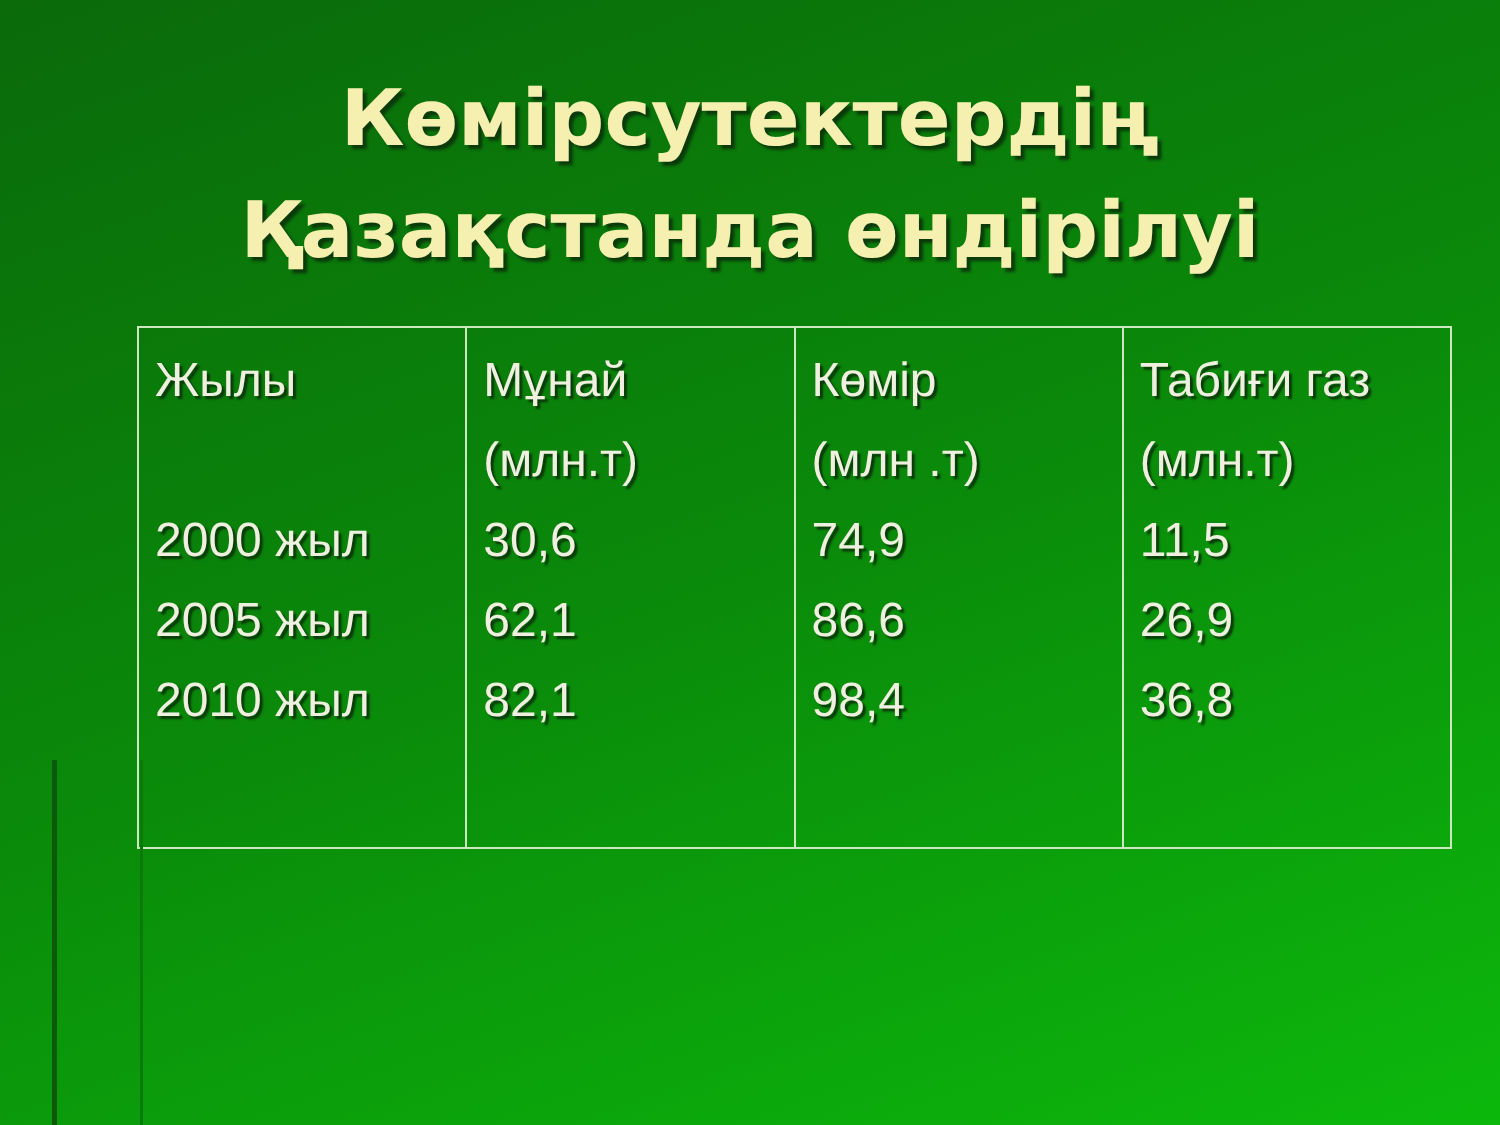Көмірсутектердің
Қазақстанда өндірілуі
| Жылы 2000 жыл 2005 жыл 2010 жыл | Мұнай (млн.т) 30,6 62,1 82,1 | Көмір (млн .т) 74,9 86,6 98,4 | Табиғи газ (млн.т) 11,5 26,9 36,8 |